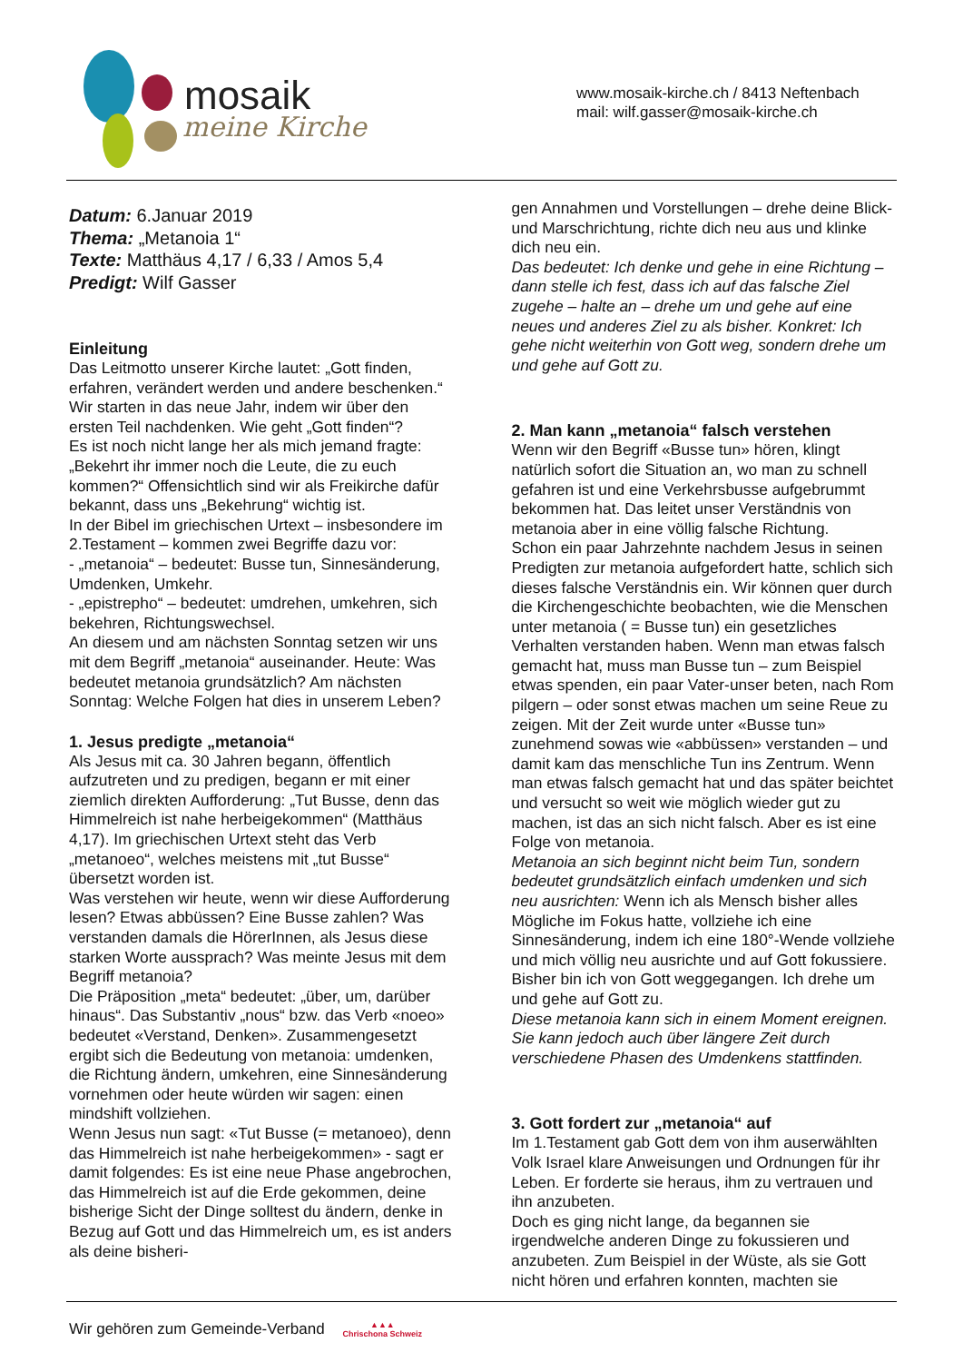mosaik
meine Kirche
www.mosaik-kirche.ch / 8413 Neftenbach
mail: wilf.gasser@mosaik-kirche.ch
Datum: 6.Januar 2019
Thema: „Metanoia 1“
Texte: Matthäus 4,17 / 6,33 / Amos 5,4
Predigt: Wilf Gasser
Einleitung
Das Leitmotto unserer Kirche lautet: „Gott finden, erfahren, verändert werden und andere beschenken.“ Wir starten in das neue Jahr, indem wir über den ersten Teil nachdenken. Wie geht „Gott finden“?
Es ist noch nicht lange her als mich jemand fragte: „Bekehrt ihr immer noch die Leute, die zu euch kommen?“ Offensichtlich sind wir als Freikirche dafür bekannt, dass uns „Bekehrung“ wichtig ist.
In der Bibel im griechischen Urtext – insbesondere im 2.Testament – kommen zwei Begriffe dazu vor:
- „metanoia“ – bedeutet: Busse tun, Sinnesänderung, Umdenken, Umkehr.
- „epistrepho“ – bedeutet: umdrehen, umkehren, sich bekehren, Richtungswechsel.
An diesem und am nächsten Sonntag setzen wir uns mit dem Begriff „metanoia“ auseinander. Heute: Was bedeutet metanoia grundsätzlich? Am nächsten Sonntag: Welche Folgen hat dies in unserem Leben?
1. Jesus predigte „metanoia“
Als Jesus mit ca. 30 Jahren begann, öffentlich aufzutreten und zu predigen, begann er mit einer ziemlich direkten Aufforderung: „Tut Busse, denn das Himmelreich ist nahe herbeigekommen“ (Matthäus 4,17). Im griechischen Urtext steht das Verb „metanoeo“, welches meistens mit „tut Busse“ übersetzt worden ist.
Was verstehen wir heute, wenn wir diese Aufforderung lesen? Etwas abbüssen? Eine Busse zahlen? Was verstanden damals die HörerInnen, als Jesus diese starken Worte aussprach? Was meinte Jesus mit dem Begriff metanoia?
Die Präposition „meta“ bedeutet: „über, um, darüber hinaus“. Das Substantiv „nous“ bzw. das Verb «noeo» bedeutet «Verstand, Denken». Zusammengesetzt ergibt sich die Bedeutung von metanoia: umdenken, die Richtung ändern, umkehren, eine Sinnesänderung vornehmen oder heute würden wir sagen: einen mindshift vollziehen.
Wenn Jesus nun sagt: «Tut Busse (= metanoeo), denn das Himmelreich ist nahe herbeigekommen» - sagt er damit folgendes: Es ist eine neue Phase angebrochen, das Himmelreich ist auf die Erde gekommen, deine bisherige Sicht der Dinge solltest du ändern, denke in Bezug auf Gott und das Himmelreich um, es ist anders als deine bisheri-
gen Annahmen und Vorstellungen – drehe deine Blick- und Marschrichtung, richte dich neu aus und klinke dich neu ein.
Das bedeutet: Ich denke und gehe in eine Richtung – dann stelle ich fest, dass ich auf das falsche Ziel zugehe – halte an – drehe um und gehe auf eine neues und anderes Ziel zu als bisher. Konkret: Ich gehe nicht weiterhin von Gott weg, sondern drehe um und gehe auf Gott zu.
2. Man kann „metanoia“ falsch verstehen
Wenn wir den Begriff «Busse tun» hören, klingt natürlich sofort die Situation an, wo man zu schnell gefahren ist und eine Verkehrsbusse aufgebrummt bekommen hat. Das leitet unser Verständnis von metanoia aber in eine völlig falsche Richtung.
Schon ein paar Jahrzehnte nachdem Jesus in seinen Predigten zur metanoia aufgefordert hatte, schlich sich dieses falsche Verständnis ein. Wir können quer durch die Kirchengeschichte beobachten, wie die Menschen unter metanoia ( = Busse tun) ein gesetzliches Verhalten verstanden haben. Wenn man etwas falsch gemacht hat, muss man Busse tun – zum Beispiel etwas spenden, ein paar Vater-unser beten, nach Rom pilgern – oder sonst etwas machen um seine Reue zu zeigen. Mit der Zeit wurde unter «Busse tun» zunehmend sowas wie «abbüssen» verstanden – und damit kam das menschliche Tun ins Zentrum. Wenn man etwas falsch gemacht hat und das später beichtet und versucht so weit wie möglich wieder gut zu machen, ist das an sich nicht falsch. Aber es ist eine Folge von metanoia.
Metanoia an sich beginnt nicht beim Tun, sondern bedeutet grundsätzlich einfach umdenken und sich neu ausrichten: Wenn ich als Mensch bisher alles Mögliche im Fokus hatte, vollziehe ich eine Sinnesänderung, indem ich eine 180°-Wende vollziehe und mich völlig neu ausrichte und auf Gott fokussiere. Bisher bin ich von Gott weggegangen. Ich drehe um und gehe auf Gott zu.
Diese metanoia kann sich in einem Moment ereignen. Sie kann jedoch auch über längere Zeit durch verschiedene Phasen des Umdenkens stattfinden.
3. Gott fordert zur „metanoia“ auf
Im 1.Testament gab Gott dem von ihm auserwählten Volk Israel klare Anweisungen und Ordnungen für ihr Leben. Er forderte sie heraus, ihm zu vertrauen und ihn anzubeten.
Doch es ging nicht lange, da begannen sie irgendwelche anderen Dinge zu fokussieren und anzubeten. Zum Beispiel in der Wüste, als sie Gott nicht hören und erfahren konnten, machten sie
Wir gehören zum Gemeinde-Verband ▲▲▲
Chrischona Schweiz